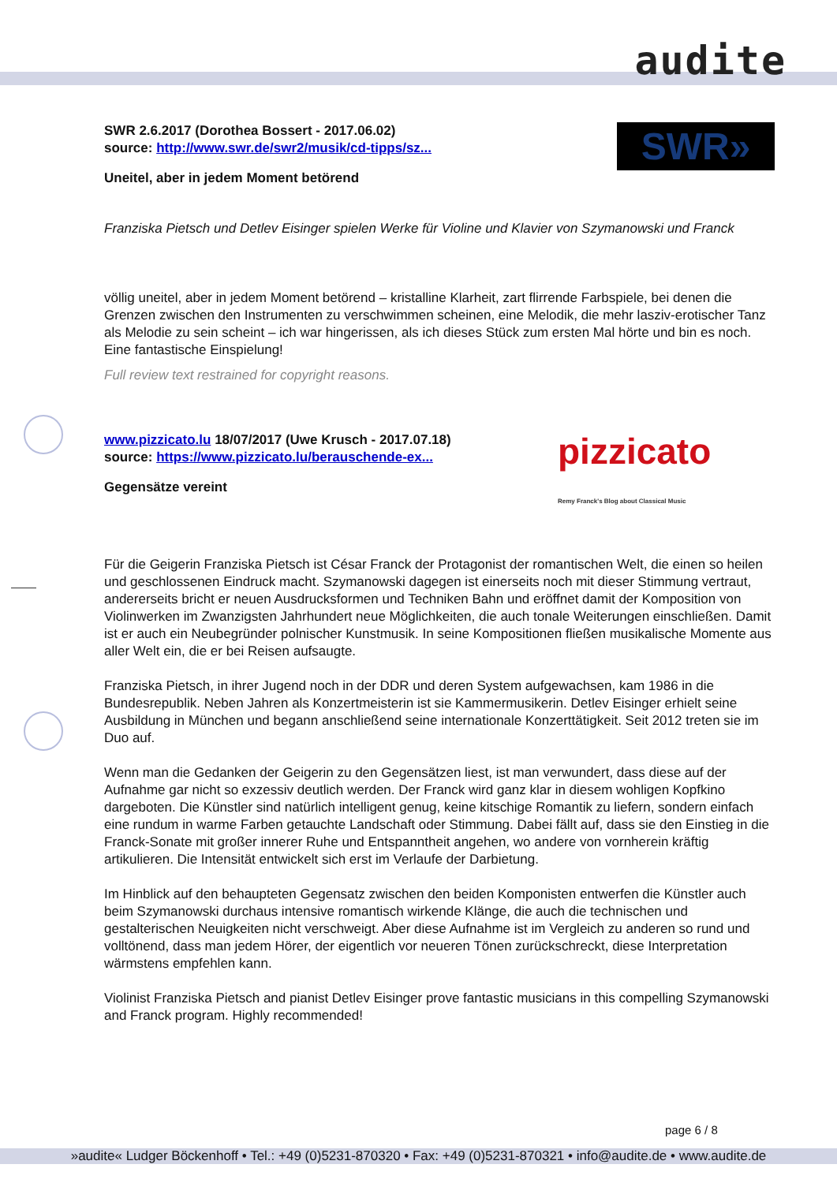audite
SWR»
SWR 2.6.2017 (Dorothea Bossert - 2017.06.02)
source: http://www.swr.de/swr2/musik/cd-tipps/sz...
Uneitel, aber in jedem Moment betörend
Franziska Pietsch und Detlev Eisinger spielen Werke für Violine und Klavier von Szymanowski und Franck
völlig uneitel, aber in jedem Moment betörend – kristalline Klarheit, zart flirrende Farbspiele, bei denen die Grenzen zwischen den Instrumenten zu verschwimmen scheinen, eine Melodik, die mehr lasziv-erotischer Tanz als Melodie zu sein scheint – ich war hingerissen, als ich dieses Stück zum ersten Mal hörte und bin es noch. Eine fantastische Einspielung!
Full review text restrained for copyright reasons.
pizzicato
Remy Franck's Blog about Classical Music
www.pizzicato.lu 18/07/2017 (Uwe Krusch - 2017.07.18)
source: https://www.pizzicato.lu/berauschende-ex...
Gegensätze vereint
Für die Geigerin Franziska Pietsch ist César Franck der Protagonist der romantischen Welt, die einen so heilen und geschlossenen Eindruck macht. Szymanowski dagegen ist einerseits noch mit dieser Stimmung vertraut, andererseits bricht er neuen Ausdrucksformen und Techniken Bahn und eröffnet damit der Komposition von Violinwerken im Zwanzigsten Jahrhundert neue Möglichkeiten, die auch tonale Weiterungen einschließen. Damit ist er auch ein Neubegründer polnischer Kunstmusik. In seine Kompositionen fließen musikalische Momente aus aller Welt ein, die er bei Reisen aufsaugte.
Franziska Pietsch, in ihrer Jugend noch in der DDR und deren System aufgewachsen, kam 1986 in die Bundesrepublik. Neben Jahren als Konzertmeisterin ist sie Kammermusikerin. Detlev Eisinger erhielt seine Ausbildung in München und begann anschließend seine internationale Konzerttätigkeit. Seit 2012 treten sie im Duo auf.
Wenn man die Gedanken der Geigerin zu den Gegensätzen liest, ist man verwundert, dass diese auf der Aufnahme gar nicht so exzessiv deutlich werden. Der Franck wird ganz klar in diesem wohligen Kopfkino dargeboten. Die Künstler sind natürlich intelligent genug, keine kitschige Romantik zu liefern, sondern einfach eine rundum in warme Farben getauchte Landschaft oder Stimmung. Dabei fällt auf, dass sie den Einstieg in die Franck-Sonate mit großer innerer Ruhe und Entspanntheit angehen, wo andere von vornherein kräftig artikulieren. Die Intensität entwickelt sich erst im Verlaufe der Darbietung.
Im Hinblick auf den behaupteten Gegensatz zwischen den beiden Komponisten entwerfen die Künstler auch beim Szymanowski durchaus intensive romantisch wirkende Klänge, die auch die technischen und gestalterischen Neuigkeiten nicht verschweigt. Aber diese Aufnahme ist im Vergleich zu anderen so rund und volltönend, dass man jedem Hörer, der eigentlich vor neueren Tönen zurückschreckt, diese Interpretation wärmstens empfehlen kann.
Violinist Franziska Pietsch and pianist Detlev Eisinger prove fantastic musicians in this compelling Szymanowski and Franck program. Highly recommended!
page 6 / 8
»audite« Ludger Böckenhoff • Tel.: +49 (0)5231-870320 • Fax: +49 (0)5231-870321 • info@audite.de • www.audite.de